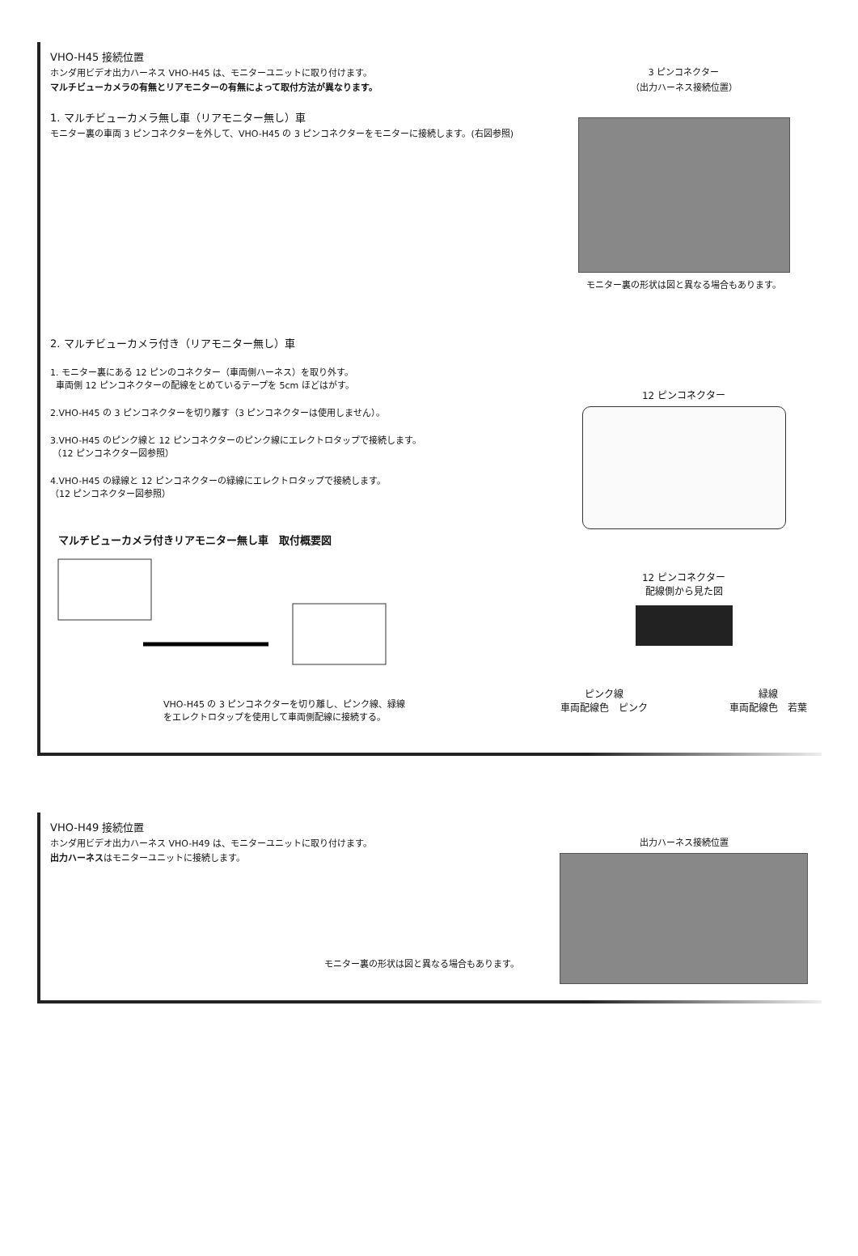VHO-H45 接続位置
ホンダ用ビデオ出力ハーネス VHO-H45 は、モニターユニットに取り付けます。
マルチビューカメラの有無とリアモニターの有無によって取付方法が異なります。
1. マルチビューカメラ無し車（リアモニター無し）車
モニター裏の車両 3 ピンコネクターを外して、VHO-H45 の 3 ピンコネクターをモニターに接続します。(右図参照)
2. マルチビューカメラ付き（リアモニター無し）車
1. モニター裏にある 12 ピンのコネクター（車両側ハーネス）を取り外す。
車両側 12 ピンコネクターの配線をとめているテープを 5cm ほどはがす。
2.VHO-H45 の 3 ピンコネクターを切り離す（3 ピンコネクターは使用しません）。
3.VHO-H45 のピンク線と 12 ピンコネクターのピンク線にエレクトロタップで接続します。
（12 ピンコネクター図参照）
4.VHO-H45 の緑線と 12 ピンコネクターの緑線にエレクトロタップで接続します。
（12 ピンコネクター図参照）
マルチビューカメラ付きリアモニター無し車　取付概要図
VHO-H45 の 3 ピンコネクターを切り離し、ピンク線、緑線
をエレクトロタップを使用して車両側配線に接続する。
3 ピンコネクター
（出力ハーネス接続位置）
モニター裏の形状は図と異なる場合もあります。
12 ピンコネクター
12 ピンコネクター
配線側から見た図
ピンク線
車両配線色　ピンク 緑線
車両配線色　若葉
VHO-H49 接続位置
ホンダ用ビデオ出力ハーネス VHO-H49 は、モニターユニットに取り付けます。
出力ハーネスはモニターユニットに接続します。
モニター裏の形状は図と異なる場合もあります。
出力ハーネス接続位置